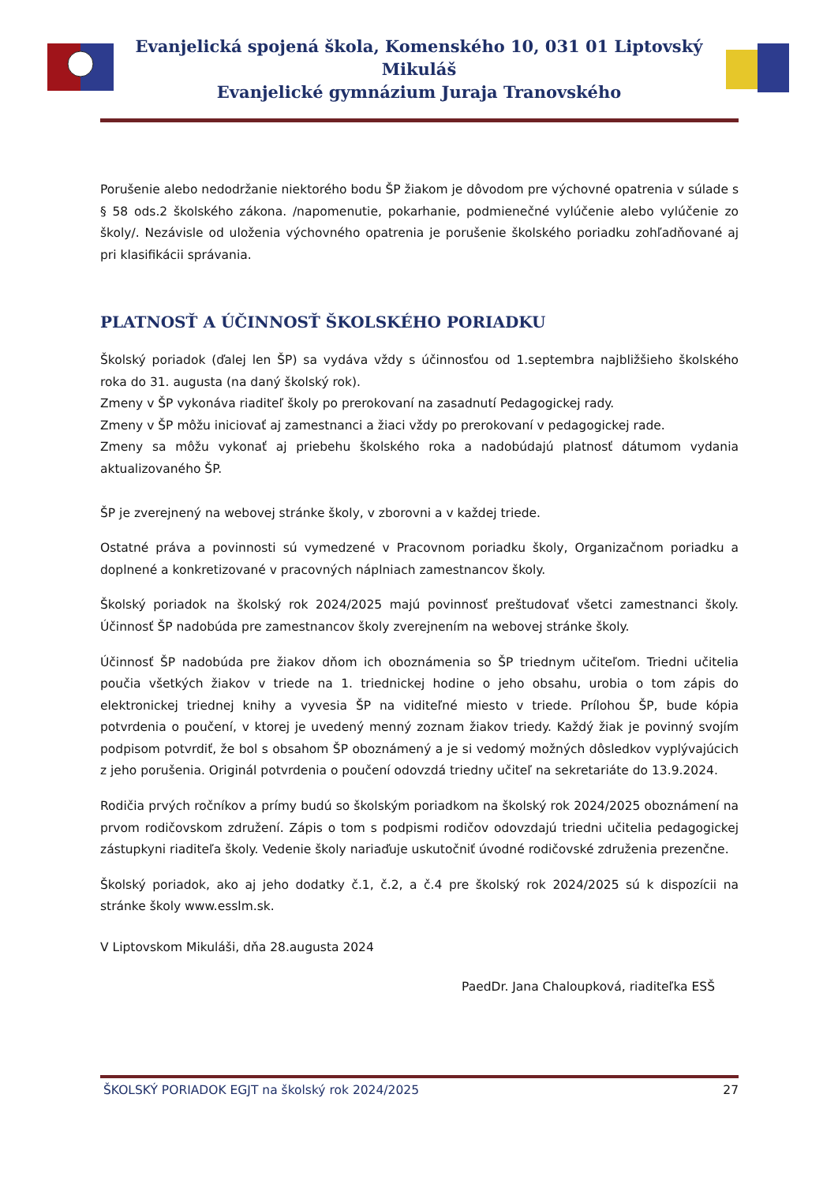Evanjelická spojená škola, Komenského 10, 031 01 Liptovský Mikuláš
Evanjelické gymnázium Juraja Tranovského
Porušenie alebo nedodržanie niektorého bodu ŠP žiakom je dôvodom pre výchovné opatrenia v súlade s § 58 ods.2 školského zákona. /napomenutie, pokarhanie, podmienečné vylúčenie alebo vylúčenie zo školy/. Nezávisle od uloženia výchovného opatrenia je porušenie školského poriadku zohľadňované aj pri klasifikácii správania.
PLATNOSŤ A ÚČINNOSŤ ŠKOLSKÉHO PORIADKU
Školský poriadok (ďalej len ŠP) sa vydáva vždy s účinnosťou od 1.septembra najbližšieho školského roka do 31. augusta (na daný školský rok).
Zmeny v ŠP vykonáva riaditeľ školy po prerokovaní na zasadnutí Pedagogickej rady.
Zmeny v ŠP môžu iniciovať aj zamestnanci a žiaci vždy po prerokovaní v pedagogickej rade.
Zmeny sa môžu vykonať aj priebehu školského roka a nadobúdajú platnosť dátumom vydania aktualizovaného ŠP.
ŠP je zverejnený na webovej stránke školy, v zborovni a v každej triede.
Ostatné práva a povinnosti sú vymedzené v Pracovnom poriadku školy, Organizačnom poriadku a doplnené a konkretizované v pracovných náplniach zamestnancov školy.
Školský poriadok na školský rok 2024/2025 majú povinnosť preštudovať všetci zamestnanci školy. Účinnosť ŠP nadobúda pre zamestnancov školy zverejnením na webovej stránke školy.
Účinnosť ŠP nadobúda pre žiakov dňom ich oboznámenia so ŠP triednym učiteľom. Triedni učitelia poučia všetkých žiakov v triede na 1. triednickej hodine o jeho obsahu, urobia o tom zápis do elektronickej triednej knihy a vyvesia ŠP na viditeľné miesto v triede. Prílohou ŠP, bude kópia potvrdenia o poučení, v ktorej je uvedený menný zoznam žiakov triedy. Každý žiak je povinný svojím podpisom potvrdiť, že bol s obsahom ŠP oboznámený a je si vedomý možných dôsledkov vyplývajúcich z jeho porušenia. Originál potvrdenia o poučení odovzdá triedny učiteľ na sekretariáte do 13.9.2024.
Rodičia prvých ročníkov a prímy budú so školským poriadkom na školský rok 2024/2025 oboznámení na prvom rodičovskom združení. Zápis o tom s podpismi rodičov odovzdajú triedni učitelia pedagogickej zástupkyni riaditeľa školy. Vedenie školy nariaďuje uskutočniť úvodné rodičovské združenia prezenčne.
Školský poriadok, ako aj jeho dodatky č.1, č.2, a č.4 pre školský rok 2024/2025 sú k dispozícii na stránke školy www.esslm.sk.
V Liptovskom Mikuláši, dňa 28.augusta 2024
PaedDr. Jana Chaloupková, riaditeľka ESŠ
ŠKOLSKÝ PORIADOK EGJT na školský rok 2024/2025 27